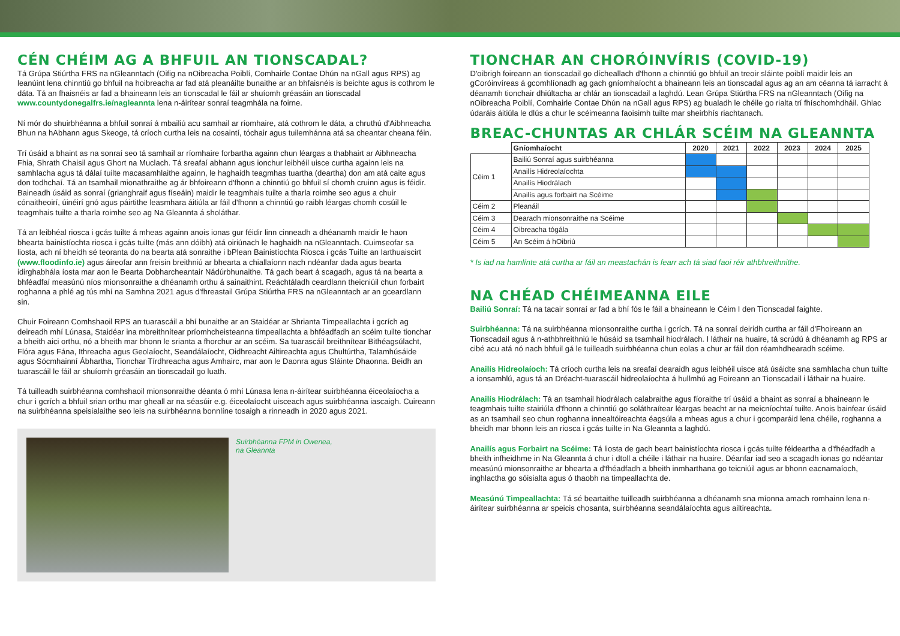CÉN CHÉIM AG A BHFUIL AN TIONSCADAL?
Tá Grúpa Stiúrtha FRS na nGleanntach (Oifig na nOibreacha Poiblí, Comhairle Contae Dhún na nGall agus RPS) ag leanúint lena chinntiú go bhfuil na hoibreacha ar fad atá pleanáilte bunaithe ar an bhfaisnéis is beichte agus is cothrom le dáta. Tá an fhaisnéis ar fad a bhaineann leis an tionscadal le fáil ar shuíomh gréasáin an tionscadal www.countydonegalfrs.ie/nagleannta lena n-áirítear sonraí teagmhála na foirne.
Ní mór do shuirbhéanna a bhfuil sonraí á mbailiú acu samhail ar ríomhaire, atá cothrom le dáta, a chruthú d'Aibhneacha Bhun na hAbhann agus Skeoge, tá críoch curtha leis na cosaintí, tóchair agus tuilemhánna atá sa cheantar cheana féin.
Trí úsáid a bhaint as na sonraí seo tá samhail ar ríomhaire forbartha againn chun léargas a thabhairt ar Aibhneacha Fhia, Shrath Chaisil agus Ghort na Muclach. Tá sreafaí abhann agus ionchur leibhéil uisce curtha againn leis na samhlacha agus tá dálaí tuilte macasamhlaithe againn, le haghaidh teagmhas tuartha (deartha) don am atá caite agus don todhchaí. Tá an tsamhail mionathraithe ag ár bhfoireann d'fhonn a chinntiú go bhfuil sí chomh cruinn agus is féidir. Baineadh úsáid as sonraí (grianghraif agus físeáin) maidir le teagmhais tuilte a tharla roimhe seo agus a chuir cónaitheoirí, úinéirí gnó agus páirtithe leasmhara áitiúla ar fáil d'fhonn a chinntiú go raibh léargas chomh cosúil le teagmhais tuilte a tharla roimhe seo ag Na Gleannta á sholáthar.
Tá an leibhéal riosca i gcás tuilte á mheas againn anois ionas gur féidir linn cinneadh a dhéanamh maidir le haon bhearta bainistíochta riosca i gcás tuilte (más ann dóibh) atá oiriúnach le haghaidh na nGleanntach. Cuimseofar sa liosta, ach ní bheidh sé teoranta do na bearta atá sonraithe i bPlean Bainistíochta Riosca i gcás Tuilte an Iarthuaiscirt (www.floodinfo.ie) agus áireofar ann freisin breithniú ar bhearta a chiallaíonn nach ndéanfar dada agus bearta idirghabhála íosta mar aon le Bearta Dobharcheantair Nádúrbhunaithe. Tá gach beart á scagadh, agus tá na bearta a bhféadfaí measúnú níos mionsonraithe a dhéanamh orthu á sainaithint. Reáchtáladh ceardlann theicniúil chun forbairt roghanna a phlé ag tús mhí na Samhna 2021 agus d'fhreastail Grúpa Stiúrtha FRS na nGleanntach ar an gceardlann sin.
Chuir Foireann Comhshaoil RPS an tuarascáil a bhí bunaithe ar an Staidéar ar Shrianta Timpeallachta i gcrích ag deireadh mhí Lúnasa, Staidéar ina mbreithnítear príomhcheisteanna timpeallachta a bhféadfadh an scéim tuilte tionchar a bheith aici orthu, nó a bheith mar bhonn le srianta a fhorchur ar an scéim. Sa tuarascáil breithnítear Bithéagsúlacht, Flóra agus Fána, Ithreacha agus Geolaíocht, Seandálaíocht, Oidhreacht Ailtireachta agus Chultúrtha, Talamhúsáide agus Sócmhainní Ábhartha, Tionchar Tírdhreacha agus Amhairc, mar aon le Daonra agus Sláinte Dhaonna. Beidh an tuarascáil le fáil ar shuíomh gréasáin an tionscadail go luath.
Tá tuilleadh suirbhéanna comhshaoil mionsonraithe déanta ó mhí Lúnasa lena n-áirítear suirbhéanna éiceolaíocha a chur i gcrích a bhfuil srian orthu mar gheall ar na séasúir e.g. éiceolaíocht uisceach agus suirbhéanna iascaigh. Cuireann na suirbhéanna speisialaithe seo leis na suirbhéanna bonnlíne tosaigh a rinneadh in 2020 agus 2021.
Suirbhéanna FPM in Owenea,
na Gleannta
TIONCHAR AN CHORÓINVÍRIS (COVID-19)
D'oibrigh foireann an tionscadail go dícheallach d'fhonn a chinntiú go bhfuil an treoir sláinte poiblí maidir leis an gCoróinvíreas á gcomhlíonadh ag gach gníomhaíocht a bhaineann leis an tionscadal agus ag an am céanna tá iarracht á déanamh tionchair dhiúltacha ar chlár an tionscadail a laghdú. Lean Grúpa Stiúrtha FRS na nGleanntach (Oifig na nOibreacha Poiblí, Comhairle Contae Dhún na nGall agus RPS) ag bualadh le chéile go rialta trí fhíschomhdháil. Ghlac údaráis áitiúla le dlús a chur le scéimeanna faoisimh tuilte mar sheirbhís riachtanach.
BREAC-CHUNTAS AR CHLÁR SCÉIM NA GLEANNTA
| | Gníomhaíocht | 2020 | 2021 | 2022 | 2023 | 2024 | 2025 |
| --- | --- | --- | --- | --- | --- | --- | --- |
| Céim 1 | Bailiú Sonraí agus suirbhéanna | | | | | | |
| | Anailís Hidreolaíochta | | | | | | |
| | Anailís Hiodrálach | | | | | | |
| | Anailís agus forbairt na Scéime | | | | | | |
| Céim 2 | Pleanáil | | | | | | |
| Céim 3 | Dearadh mionsonraithe na Scéime | | | | | | |
| Céim 4 | Oibreacha tógála | | | | | | |
| Céim 5 | An Scéim á hOibriú | | | | | | |
* Is iad na hamlínte atá curtha ar fáil an meastachán is fearr ach tá siad faoi réir athbhreithnithe.
NA CHÉAD CHÉIMEANNA EILE
Bailiú Sonraí: Tá na tacair sonraí ar fad a bhí fós le fáil a bhaineann le Céim I den Tionscadal faighte.
Suirbhéanna: Tá na suirbhéanna mionsonraithe curtha i gcrích. Tá na sonraí deiridh curtha ar fáil d'Fhoireann an Tionscadail agus á n-athbhreithniú le húsáid sa tsamhail hiodrálach. I láthair na huaire, tá scrúdú á dhéanamh ag RPS ar cibé acu atá nó nach bhfuil gá le tuilleadh suirbhéanna chun eolas a chur ar fáil don réamhdhearadh scéime.
Anailís Hidreolaíoch: Tá críoch curtha leis na sreafaí dearaidh agus leibhéil uisce atá úsáidte sna samhlacha chun tuilte a ionsamhlú, agus tá an Dréacht-tuarascáil hidreolaíochta á hullmhú ag Foireann an Tionscadail i láthair na huaire.
Anailís Hiodrálach: Tá an tsamhail hiodrálach calabraithe agus fíoraithe trí úsáid a bhaint as sonraí a bhaineann le teagmhais tuilte stairiúla d'fhonn a chinntiú go soláthraítear léargas beacht ar na meicníochtaí tuilte. Anois bainfear úsáid as an tsamhail seo chun roghanna innealtóireachta éagsúla a mheas agus a chur i gcomparáid lena chéile, roghanna a bheidh mar bhonn leis an riosca i gcás tuilte in Na Gleannta a laghdú.
Anailís agus Forbairt na Scéime: Tá liosta de gach beart bainistíochta riosca i gcás tuilte féideartha a d'fhéadfadh a bheith infheidhme in Na Gleannta á chur i dtoll a chéile i láthair na huaire. Déanfar iad seo a scagadh ionas go ndéantar measúnú mionsonraithe ar bhearta a d'fhéadfadh a bheith inmharthana go teicniúil agus ar bhonn eacnamaíoch, inghlactha go sóisialta agus ó thaobh na timpeallachta de.
Measúnú Timpeallachta: Tá sé beartaithe tuilleadh suirbhéanna a dhéanamh sna míonna amach romhainn lena n-áirítear suirbhéanna ar speicis chosanta, suirbhéanna seandálaíochta agus ailtireachta.